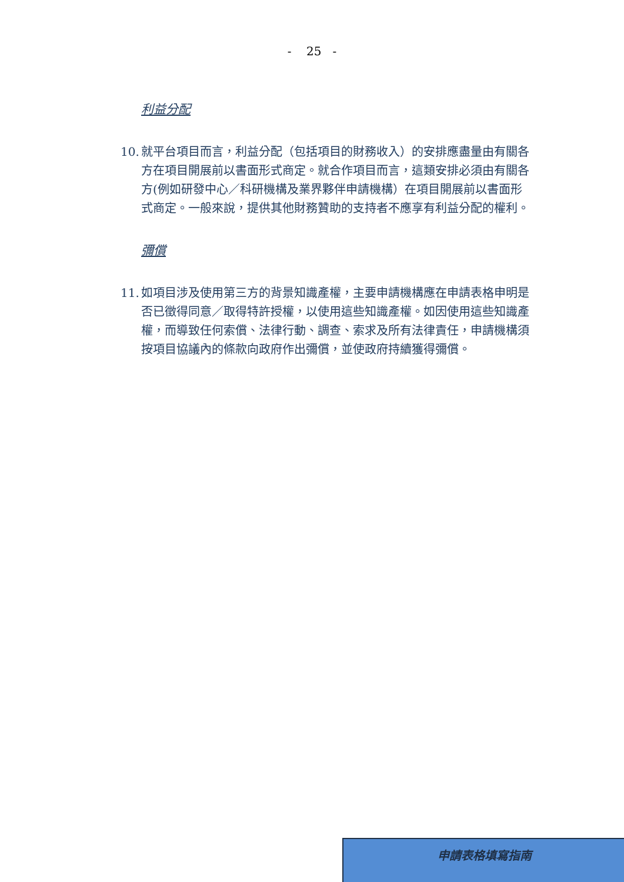- 25 -
利益分配
10.
就平台項目而言，利益分配（包括項目的財務收入）的安排應盡量由有關各方在項目開展前以書面形式商定。就合作項目而言，這類安排必須由有關各方(例如研發中心／科研機構及業界夥伴申請機構）在項目開展前以書面形式商定。一般來說，提供其他財務贊助的支持者不應享有利益分配的權利。
彌償
11.
如項目涉及使用第三方的背景知識產權，主要申請機構應在申請表格申明是否已徵得同意／取得特許授權，以使用這些知識產權。如因使用這些知識產權，而導致任何索償、法律行動、調查、索求及所有法律責任，申請機構須按項目協議內的條款向政府作出彌償，並使政府持續獲得彌償。
申請表格填寫指南